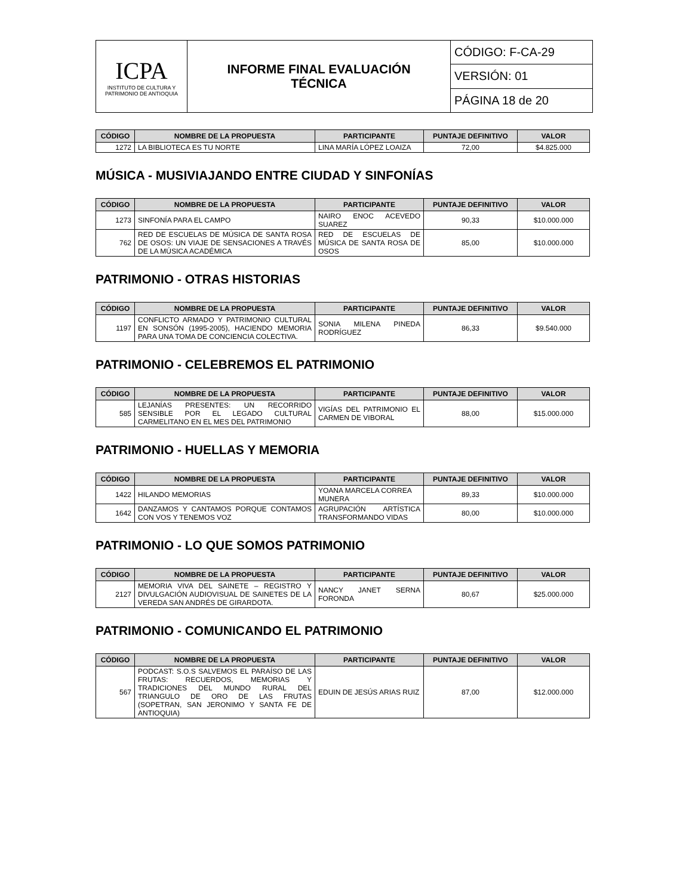| ICPA INSTITUTO DE CULTURA Y PATRIMONIO DE ANTIOQUIA | INFORME FINAL EVALUACIÓN TÉCNICA | CÓDIGO: F-CA-29 |
| | | VERSIÓN: 01 |
| | | PÁGINA 18 de 20 |
| CÓDIGO | NOMBRE DE LA PROPUESTA | PARTICIPANTE | PUNTAJE DEFINITIVO | VALOR |
| --- | --- | --- | --- | --- |
| 1272 | LA BIBLIOTECA ES TU NORTE | LINA MARÍA LÓPEZ LOAIZA | 72,00 | $4.825.000 |
MÚSICA - MUSIVIAJANDO ENTRE CIUDAD Y SINFONÍAS
| CÓDIGO | NOMBRE DE LA PROPUESTA | PARTICIPANTE | PUNTAJE DEFINITIVO | VALOR |
| --- | --- | --- | --- | --- |
| 1273 | SINFONÍA PARA EL CAMPO | NAIRO ENOC ACEVEDO SUAREZ | 90,33 | $10.000.000 |
| 762 | RED DE ESCUELAS DE MÚSICA DE SANTA ROSA DE OSOS: UN VIAJE DE SENSACIONES A TRAVÉS DE LA MÚSICA ACADÉMICA | RED DE ESCUELAS DE MÚSICA DE SANTA ROSA DE OSOS | 85,00 | $10.000.000 |
PATRIMONIO - OTRAS HISTORIAS
| CÓDIGO | NOMBRE DE LA PROPUESTA | PARTICIPANTE | PUNTAJE DEFINITIVO | VALOR |
| --- | --- | --- | --- | --- |
| 1197 | CONFLICTO ARMADO Y PATRIMONIO CULTURAL EN SONSÓN (1995-2005), HACIENDO MEMORIA PARA UNA TOMA DE CONCIENCIA COLECTIVA. | SONIA MILENA PINEDA RODRÍGUEZ | 86,33 | $9.540.000 |
PATRIMONIO - CELEBREMOS EL PATRIMONIO
| CÓDIGO | NOMBRE DE LA PROPUESTA | PARTICIPANTE | PUNTAJE DEFINITIVO | VALOR |
| --- | --- | --- | --- | --- |
| 585 | LEJANÍAS PRESENTES: UN RECORRIDO SENSIBLE POR EL LEGADO CULTURAL CARMELITANO EN EL MES DEL PATRIMONIO | VIGÍAS DEL PATRIMONIO EL CARMEN DE VIBORAL | 88,00 | $15.000.000 |
PATRIMONIO - HUELLAS Y MEMORIA
| CÓDIGO | NOMBRE DE LA PROPUESTA | PARTICIPANTE | PUNTAJE DEFINITIVO | VALOR |
| --- | --- | --- | --- | --- |
| 1422 | HILANDO MEMORIAS | YOANA MARCELA CORREA MUNERA | 89,33 | $10.000.000 |
| 1642 | DANZAMOS Y CANTAMOS PORQUE CONTAMOS CON VOS Y TENEMOS VOZ | AGRUPACIÓN ARTÍSTICA TRANSFORMANDO VIDAS | 80,00 | $10.000.000 |
PATRIMONIO - LO QUE SOMOS PATRIMONIO
| CÓDIGO | NOMBRE DE LA PROPUESTA | PARTICIPANTE | PUNTAJE DEFINITIVO | VALOR |
| --- | --- | --- | --- | --- |
| 2127 | MEMORIA VIVA DEL SAINETE – REGISTRO Y DIVULGACIÓN AUDIOVISUAL DE SAINETES DE LA VEREDA SAN ANDRÉS DE GIRARDOTA. | NANCY JANET SERNA FORONDA | 80,67 | $25.000.000 |
PATRIMONIO - COMUNICANDO EL PATRIMONIO
| CÓDIGO | NOMBRE DE LA PROPUESTA | PARTICIPANTE | PUNTAJE DEFINITIVO | VALOR |
| --- | --- | --- | --- | --- |
| 567 | PODCAST: S.O.S SALVEMOS EL PARAÍSO DE LAS FRUTAS: RECUERDOS, MEMORIAS Y TRADICIONES DEL MUNDO RURAL DEL TRIANGULO DE ORO DE LAS FRUTAS (SOPETRAN, SAN JERONIMO Y SANTA FE DE ANTIOQUIA) | EDUIN DE JESÚS ARIAS RUIZ | 87,00 | $12.000.000 |